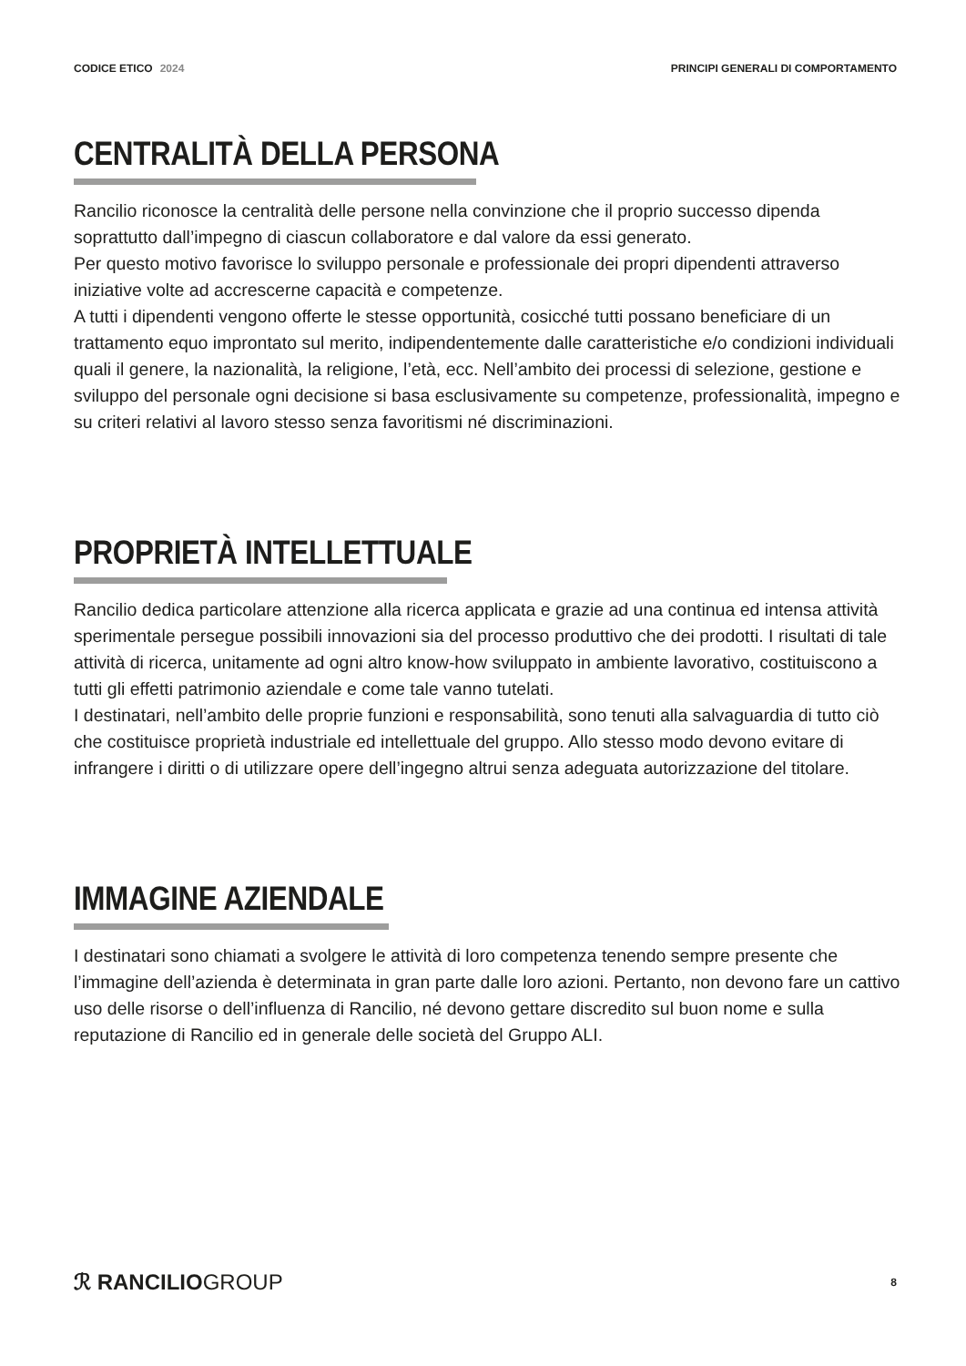CODICE ETICO 2024 PRINCIPI GENERALI DI COMPORTAMENTO
CENTRALITÀ DELLA PERSONA
Rancilio riconosce la centralità delle persone nella convinzione che il proprio successo dipenda soprattutto dall’impegno di ciascun collaboratore e dal valore da essi generato.
Per questo motivo favorisce lo sviluppo personale e professionale dei propri dipendenti attraverso iniziative volte ad accrescerne capacità e competenze.
A tutti i dipendenti vengono offerte le stesse opportunità, cosicché tutti possano beneficiare di un trattamento equo improntato sul merito, indipendentemente dalle caratteristiche e/o condizioni individuali quali il genere, la nazionalità, la religione, l’età, ecc. Nell’ambito dei processi di selezione, gestione e sviluppo del personale ogni decisione si basa esclusivamente su competenze, professionalità, impegno e su criteri relativi al lavoro stesso senza favoritismi né discriminazioni.
PROPRIETÀ INTELLETTUALE
Rancilio dedica particolare attenzione alla ricerca applicata e grazie ad una continua ed intensa attività sperimentale persegue possibili innovazioni sia del processo produttivo che dei prodotti. I risultati di tale attività di ricerca, unitamente ad ogni altro know-how sviluppato in ambiente lavorativo, costituiscono a tutti gli effetti patrimonio aziendale e come tale vanno tutelati.
I destinatari, nell’ambito delle proprie funzioni e responsabilità, sono tenuti alla salvaguardia di tutto ciò che costituisce proprietà industriale ed intellettuale del gruppo. Allo stesso modo devono evitare di infrangere i diritti o di utilizzare opere dell’ingegno altrui senza adeguata autorizzazione del titolare.
IMMAGINE AZIENDALE
I destinatari sono chiamati a svolgere le attività di loro competenza tenendo sempre presente che l’immagine dell’azienda è determinata in gran parte dalle loro azioni. Pertanto, non devono fare un cattivo uso delle risorse o dell’influenza di Rancilio, né devono gettare discredito sul buon nome e sulla reputazione di Rancilio ed in generale delle società del Gruppo ALI.
ℛ RANCILIOGROUP
8